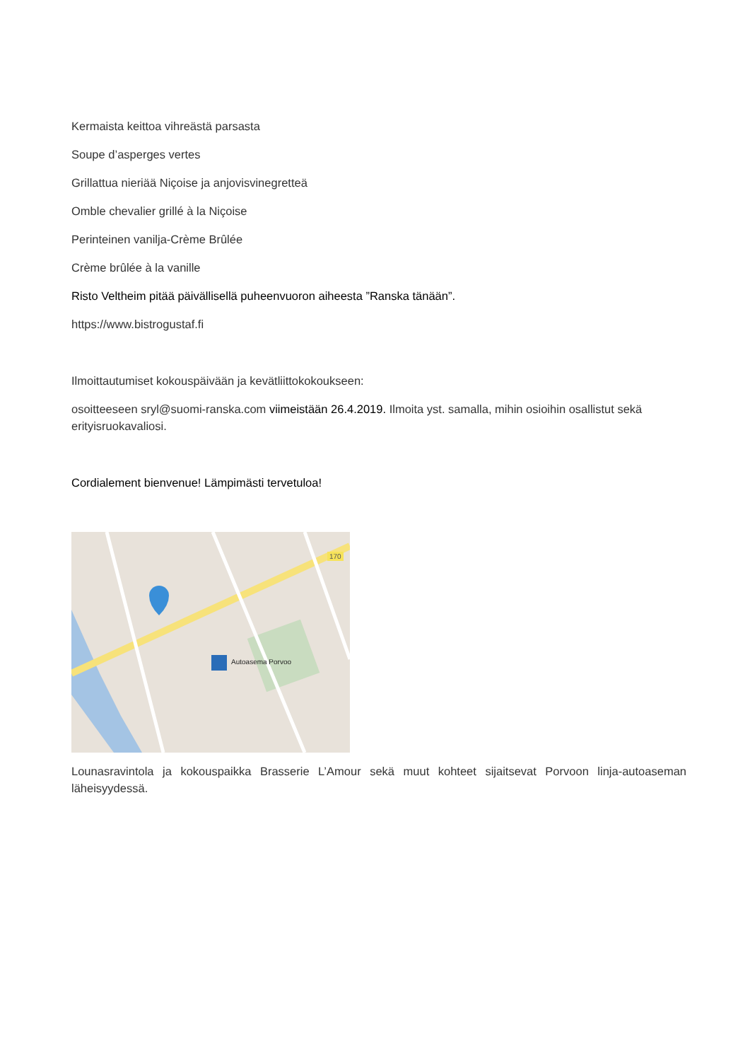Kermaista keittoa vihreästä parsasta
Soupe d’asperges vertes
Grillattua nieriää Niçoise ja anjovisvinegretteä
Omble chevalier grillé à la Niçoise
Perinteinen vanilja-Crème Brûlée
Crème brûlée à la vanille
Risto Veltheim pitää päivällisellä puheenvuoron aiheesta ”Ranska tänään”.
https://www.bistrogustaf.fi
Ilmoittautumiset kokouspäivään ja kevätliittokokoukseen:
osoitteeseen sryl@suomi-ranska.com viimeistään 26.4.2019. Ilmoita yst. samalla, mihin osioihin osallistut sekä erityisruokavaliosi.
Cordialement bienvenue! Lämpimästi tervetuloa!
Autoasema Porvoo
170
Lounasravintola ja kokouspaikka Brasserie L’Amour sekä muut kohteet sijaitsevat Porvoon linja-autoaseman läheisyydessä.